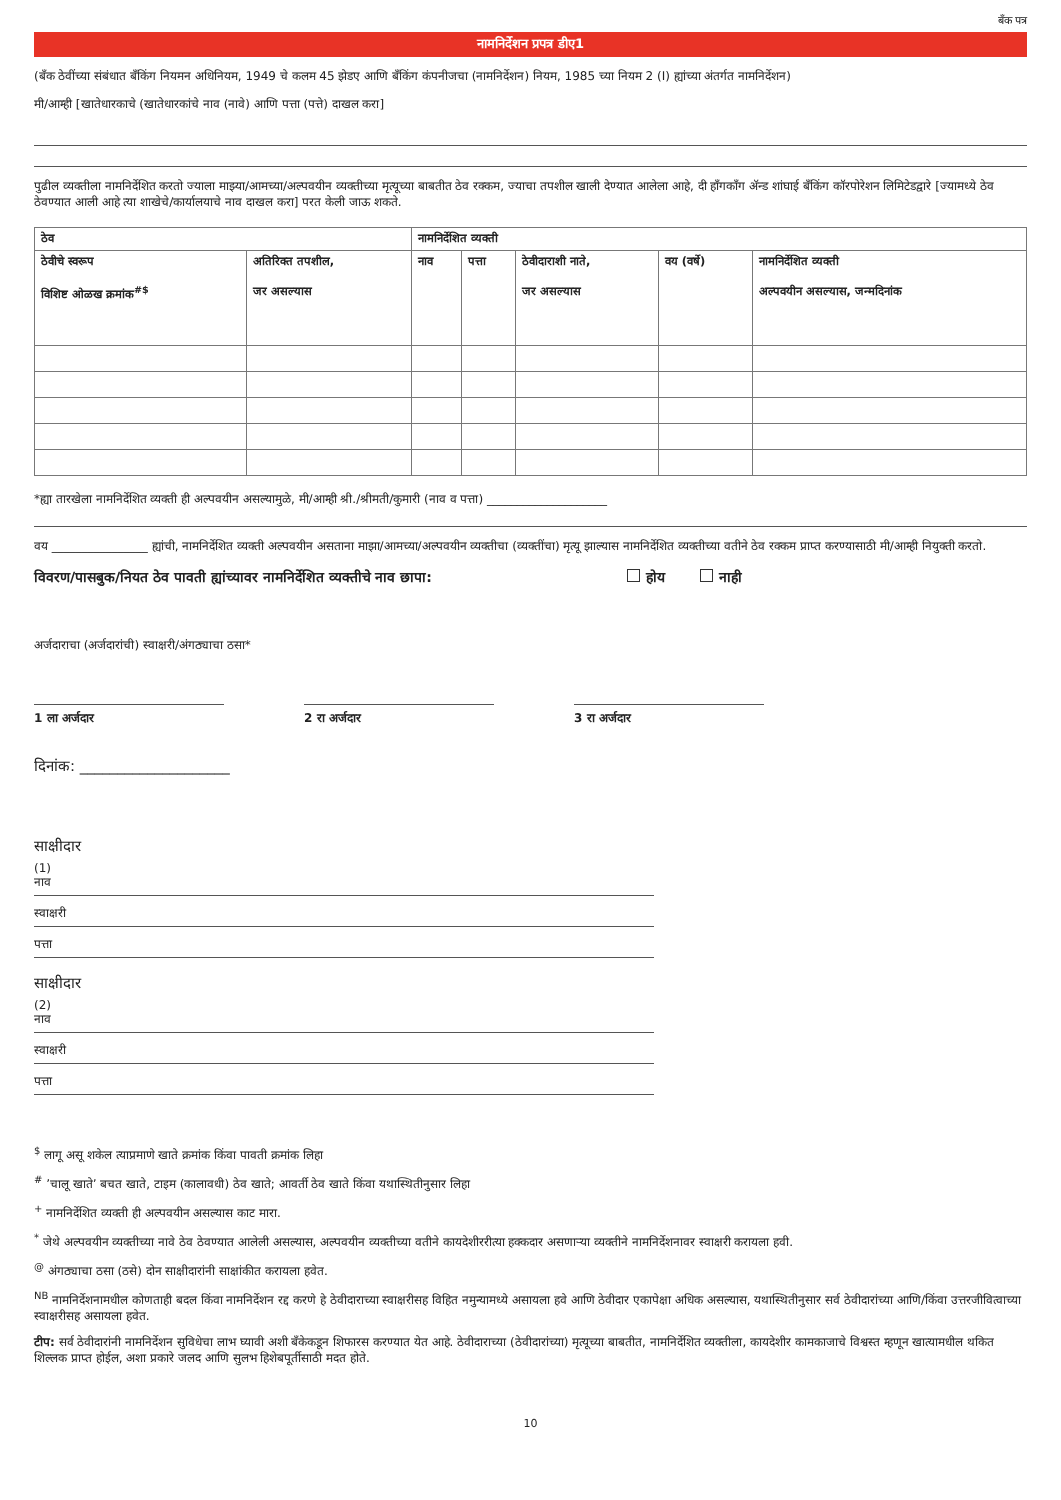बँक पत्र
नामनिर्देशन प्रपत्र डीए1
(बँक ठेवींच्या संबंधात बँकिंग नियमन अधिनियम, 1949 चे कलम 45 झेडए आणि बँकिंग कंपनीजचा (नामनिर्देशन) नियम, 1985 च्या नियम 2 (I) ह्यांच्या अंतर्गत नामनिर्देशन)
मी/आम्ही [खातेधारकाचे (खातेधारकांचे नाव (नावे) आणि पत्ता (पत्ते) दाखल करा]
पुढील व्यक्तीला नामनिर्देशित करतो ज्याला माझ्या/आमच्या/अल्पवयीन व्यक्तीच्या मृत्यूच्या बाबतीत ठेव रक्कम, ज्याचा तपशील खाली देण्यात आलेला आहे, दी हाँगकाँग ॲन्ड शांघाई बँकिंग कॉरपोरेशन लिमिटेडद्वारे [ज्यामध्ये ठेव ठेवण्यात आली आहे त्या शाखेचे/कार्यालयाचे नाव दाखल करा] परत केली जाऊ शकते.
| ठेव | | नामनिर्देशित व्यक्ती | | | | |
| --- | --- | --- | --- | --- | --- | --- |
| ठेवीचे स्वरूप विशिष्ट ओळख क्रमांक<sup>#$</sup> | अतिरिक्त तपशील, जर असल्यास | नाव | पत्ता | ठेवीदाराशी नाते, जर असल्यास | वय (वर्षे) | नामनिर्देशित व्यक्ती अल्पवयीन असल्यास, जन्मदिनांक |
*ह्या तारखेला नामनिर्देशित व्यक्ती ही अल्पवयीन असल्यामुळे, मी/आम्ही श्री./श्रीमती/कुमारी (नाव व पत्ता) ____________________
वय ________________ ह्यांची, नामनिर्देशित व्यक्ती अल्पवयीन असताना माझा/आमच्या/अल्पवयीन व्यक्तीचा (व्यक्तींचा) मृत्यू झाल्यास नामनिर्देशित व्यक्तीच्या वतीने ठेव रक्कम प्राप्त करण्यासाठी मी/आम्ही नियुक्ती करतो.
विवरण/पासबुक/नियत ठेव पावती ह्यांच्यावर नामनिर्देशित व्यक्तीचे नाव छापा: होय नाही
अर्जदाराचा (अर्जदारांची) स्वाक्षरी/अंगठ्याचा ठसा*
1 ला अर्जदार 2 रा अर्जदार 3 रा अर्जदार
दिनांक: ____________________
साक्षीदार
(1)
नाव
स्वाक्षरी
पत्ता
साक्षीदार
(2)
नाव
स्वाक्षरी
पत्ता
<sup>$</sup> लागू असू शकेल त्याप्रमाणे खाते क्रमांक किंवा पावती क्रमांक लिहा
<sup>#</sup> ’चालू खाते’ बचत खाते, टाइम (कालावधी) ठेव खाते; आवर्ती ठेव खाते किंवा यथास्थितीनुसार लिहा
<sup>+</sup> नामनिर्देशित व्यक्ती ही अल्पवयीन असल्यास काट मारा.
<sup>*</sup> जेथे अल्पवयीन व्यक्तीच्या नावे ठेव ठेवण्यात आलेली असल्यास, अल्पवयीन व्यक्तीच्या वतीने कायदेशीररीत्या हक्कदार असणाऱ्या व्यक्तीने नामनिर्देशनावर स्वाक्षरी करायला हवी.
<sup>@</sup> अंगठ्याचा ठसा (ठसे) दोन साक्षीदारांनी साक्षांकीत करायला हवेत.
<sup>NB</sup> नामनिर्देशनामधील कोणताही बदल किंवा नामनिर्देशन रद्द करणे हे ठेवीदाराच्या स्वाक्षरीसह विहित नमुन्यामध्ये असायला हवे आणि ठेवीदार एकापेक्षा अधिक असल्यास, यथास्थितीनुसार सर्व ठेवीदारांच्या आणि/किंवा उत्तरजीवित्वाच्या स्वाक्षरीसह असायला हवेत.
टीप: सर्व ठेवीदारांनी नामनिर्देशन सुविधेचा लाभ घ्यावी अशी बँकेकडून शिफारस करण्यात येत आहे. ठेवीदाराच्या (ठेवीदारांच्या) मृत्यूच्या बाबतीत, नामनिर्देशित व्यक्तीला, कायदेशीर कामकाजाचे विश्वस्त म्हणून खात्यामधील थकित शिल्लक प्राप्त होईल, अशा प्रकारे जलद आणि सुलभ हिशेबपूर्तीसाठी मदत होते.
10